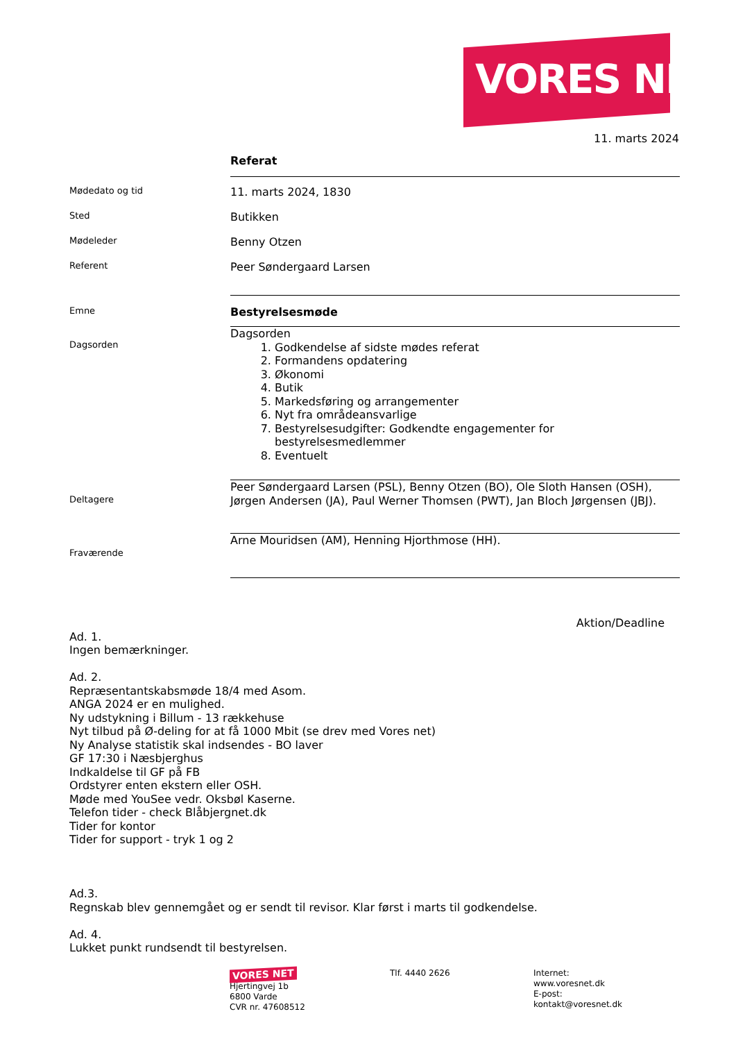VORES NET
11. marts 2024
Referat
Mødedato og tid
11. marts 2024, 1830
Sted
Butikken
Mødeleder
Benny Otzen
Referent
Peer Søndergaard Larsen
Emne
Bestyrelsesmøde
Dagsorden
Dagsorden
1. Godkendelse af sidste mødes referat
2. Formandens opdatering
3. Økonomi
4. Butik
5. Markedsføring og arrangementer
6. Nyt fra områdeansvarlige
7. Bestyrelsesudgifter: Godkendte engagementer for bestyrelsesmedlemmer
8. Eventuelt
Deltagere
Peer Søndergaard Larsen (PSL), Benny Otzen (BO), Ole Sloth Hansen (OSH), Jørgen Andersen (JA), Paul Werner Thomsen (PWT), Jan Bloch Jørgensen (JBJ).
Fraværende
Arne Mouridsen (AM), Henning Hjorthmose (HH).
Aktion/Deadline
Ad. 1.
Ingen bemærkninger.
Ad. 2.
Repræsentantskabsmøde 18/4 med Asom.
ANGA 2024 er en mulighed.
Ny udstykning i Billum - 13 rækkehuse
Nyt tilbud på Ø-deling for at få 1000 Mbit (se drev med Vores net)
Ny Analyse statistik skal indsendes - BO laver
GF 17:30 i Næsbjerghus
Indkaldelse til GF på FB
Ordstyrer enten ekstern eller OSH.
Møde med YouSee vedr. Oksbøl Kaserne.
Telefon tider - check Blåbjergnet.dk
Tider for kontor
Tider for support - tryk 1 og 2
Ad.3.
Regnskab blev gennemgået og er sendt til revisor. Klar først i marts til godkendelse.
Ad. 4.
Lukket punkt rundsendt til bestyrelsen.
VORES NET
Hjertingvej 1b
6800 Varde
CVR nr. 47608512
Tlf. 4440 2626 Internet:
www.voresnet.dk
E-post:
kontakt@voresnet.dk